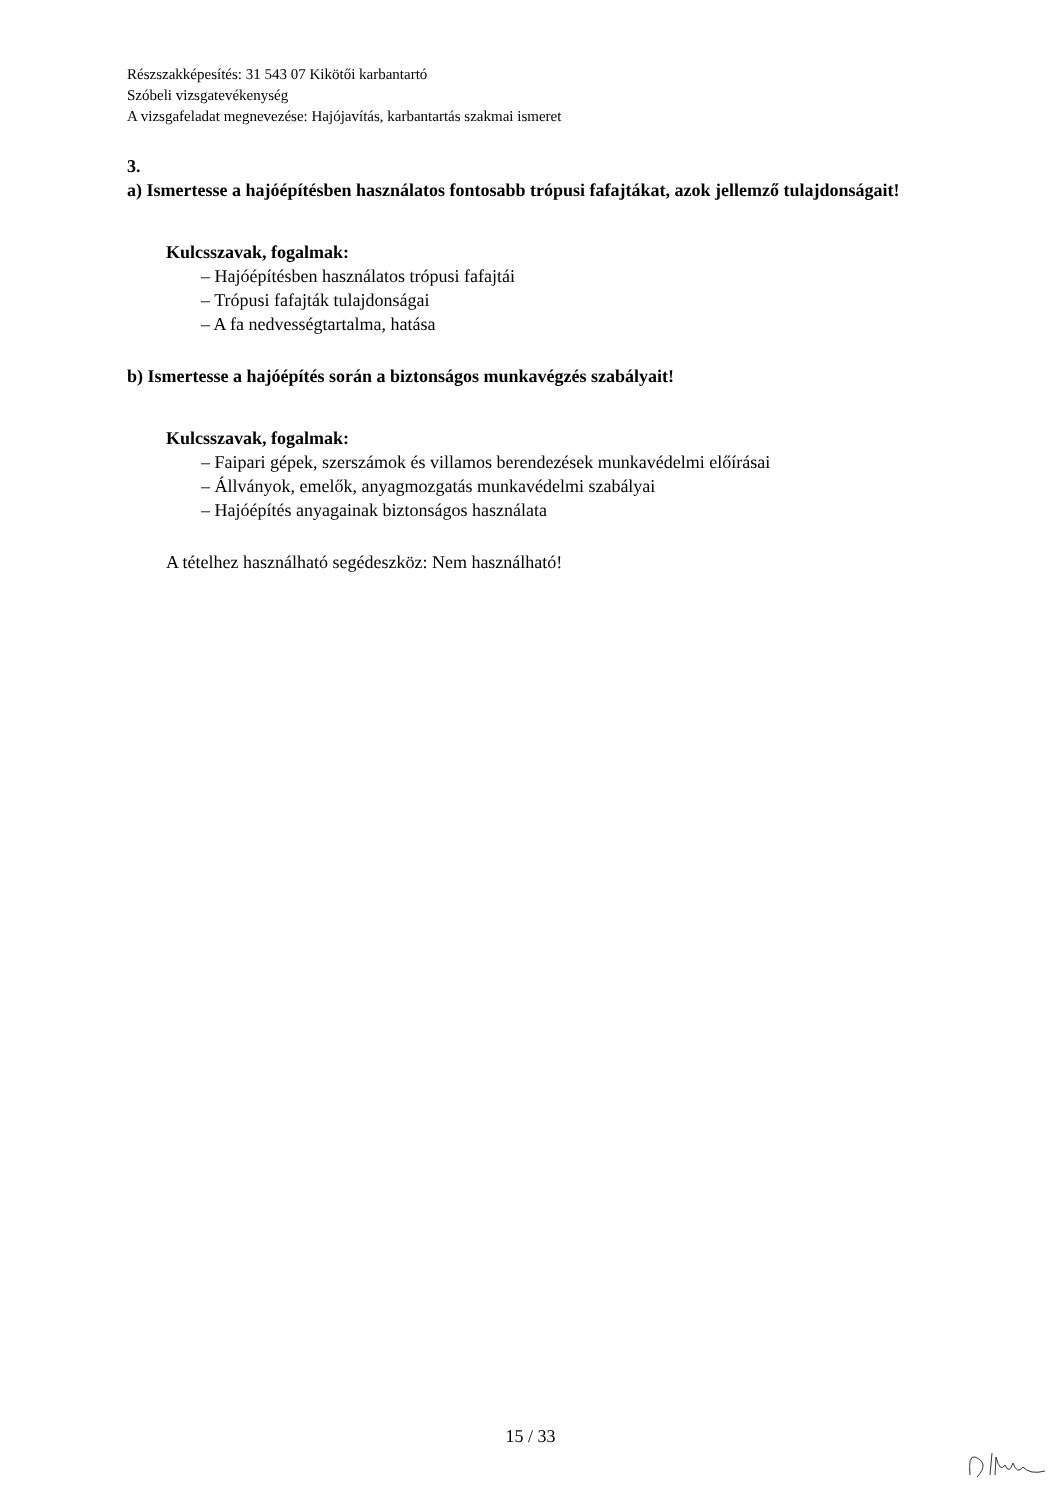Részszakképesítés: 31 543 07 Kikötői karbantartó
Szóbeli vizsgatevékenység
A vizsgafeladat megnevezése: Hajójavítás, karbantartás szakmai ismeret
3.
a) Ismertesse a hajóépítésben használatos fontosabb trópusi fafajtákat, azok jellemző tulajdonságait!
Kulcsszavak, fogalmak:
– Hajóépítésben használatos trópusi fafajtái
– Trópusi fafajták tulajdonságai
– A fa nedvességtartalma, hatása
b) Ismertesse a hajóépítés során a biztonságos munkavégzés szabályait!
Kulcsszavak, fogalmak:
– Faipari gépek, szerszámok és villamos berendezések munkavédelmi előírásai
– Állványok, emelők, anyagmozgatás munkavédelmi szabályai
– Hajóépítés anyagainak biztonságos használata
A tételhez használható segédeszköz: Nem használható!
15 / 33